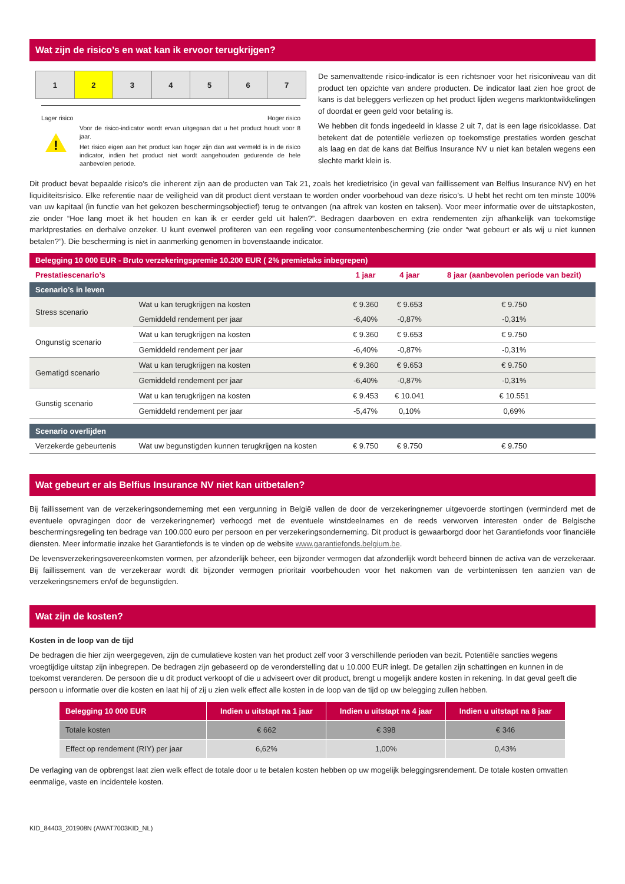Wat zijn de risico’s en wat kan ik ervoor terugkrijgen?
| 1 | 2 | 3 | 4 | 5 | 6 | 7 |
Lager risico Hoger risico
!
Voor de risico-indicator wordt ervan uitgegaan dat u het product houdt voor 8 jaar.
Het risico eigen aan het product kan hoger zijn dan wat vermeld is in de risico indicator, indien het product niet wordt aangehouden gedurende de hele aanbevolen periode.
De samenvattende risico-indicator is een richtsnoer voor het risiconiveau van dit product ten opzichte van andere producten. De indicator laat zien hoe groot de kans is dat beleggers verliezen op het product lijden wegens marktontwikkelingen of doordat er geen geld voor betaling is.
We hebben dit fonds ingedeeld in klasse 2 uit 7, dat is een lage risicoklasse. Dat betekent dat de potentiële verliezen op toekomstige prestaties worden geschat als laag en dat de kans dat Belfius Insurance NV u niet kan betalen wegens een slechte markt klein is.
Dit product bevat bepaalde risico’s die inherent zijn aan de producten van Tak 21, zoals het kredietrisico (in geval van faillissement van Belfius Insurance NV) en het liquiditeitsrisico. Elke referentie naar de veiligheid van dit product dient verstaan te worden onder voorbehoud van deze risico’s. U hebt het recht om ten minste 100% van uw kapitaal (in functie van het gekozen beschermingsobjectief) terug te ontvangen (na aftrek van kosten en taksen). Voor meer informatie over de uitstapkosten, zie onder “Hoe lang moet ik het houden en kan ik er eerder geld uit halen?”. Bedragen daarboven en extra rendementen zijn afhankelijk van toekomstige marktprestaties en derhalve onzeker. U kunt evenwel profiteren van een regeling voor consumentenbescherming (zie onder “wat gebeurt er als wij u niet kunnen betalen?”). Die bescherming is niet in aanmerking genomen in bovenstaande indicator.
Belegging 10 000 EUR - Bruto verzekeringspremie 10.200 EUR ( 2% premietaks inbegrepen)
| Prestatiescenario’s | | 1 jaar | 4 jaar | 8 jaar (aanbevolen periode van bezit) |
| Scenario’s in leven | | | | |
| Stress scenario | Wat u kan terugkrijgen na kosten | € 9.360 | € 9.653 | € 9.750 |
| | Gemiddeld rendement per jaar | -6,40% | -0,87% | -0,31% |
| Ongunstig scenario | Wat u kan terugkrijgen na kosten | € 9.360 | € 9.653 | € 9.750 |
| | Gemiddeld rendement per jaar | -6,40% | -0,87% | -0,31% |
| Gematigd scenario | Wat u kan terugkrijgen na kosten | € 9.360 | € 9.653 | € 9.750 |
| | Gemiddeld rendement per jaar | -6,40% | -0,87% | -0,31% |
| Gunstig scenario | Wat u kan terugkrijgen na kosten | € 9.453 | € 10.041 | € 10.551 |
| | Gemiddeld rendement per jaar | -5,47% | 0,10% | 0,69% |
| Scenario overlijden | | | | |
| Verzekerde gebeurtenis | Wat uw begunstigden kunnen terugkrijgen na kosten | € 9.750 | € 9.750 | € 9.750 |
Wat gebeurt er als Belfius Insurance NV niet kan uitbetalen?
Bij faillissement van de verzekeringsonderneming met een vergunning in België vallen de door de verzekeringnemer uitgevoerde stortingen (verminderd met de eventuele opvragingen door de verzekeringnemer) verhoogd met de eventuele winstdeelnames en de reeds verworven interesten onder de Belgische beschermingsregeling ten bedrage van 100.000 euro per persoon en per verzekeringsonderneming. Dit product is gewaarborgd door het Garantiefonds voor financiële diensten. Meer informatie inzake het Garantiefonds is te vinden op de website www.garantiefonds.belgium.be.
De levensverzekeringsovereenkomsten vormen, per afzonderlijk beheer, een bijzonder vermogen dat afzonderlijk wordt beheerd binnen de activa van de verzekeraar. Bij faillissement van de verzekeraar wordt dit bijzonder vermogen prioritair voorbehouden voor het nakomen van de verbintenissen ten aanzien van de verzekeringsnemers en/of de begunstigden.
Wat zijn de kosten?
Kosten in de loop van de tijd
De bedragen die hier zijn weergegeven, zijn de cumulatieve kosten van het product zelf voor 3 verschillende perioden van bezit. Potentiële sancties wegens vroegtijdige uitstap zijn inbegrepen. De bedragen zijn gebaseerd op de veronderstelling dat u 10.000 EUR inlegt. De getallen zijn schattingen en kunnen in de toekomst veranderen. De persoon die u dit product verkoopt of die u adviseert over dit product, brengt u mogelijk andere kosten in rekening. In dat geval geeft die persoon u informatie over die kosten en laat hij of zij u zien welk effect alle kosten in de loop van de tijd op uw belegging zullen hebben.
| Belegging 10 000 EUR | Indien u uitstapt na 1 jaar | Indien u uitstapt na 4 jaar | Indien u uitstapt na 8 jaar |
| --- | --- | --- | --- |
| Totale kosten | € 662 | € 398 | € 346 |
| Effect op rendement (RIY) per jaar | 6,62% | 1,00% | 0,43% |
De verlaging van de opbrengst laat zien welk effect de totale door u te betalen kosten hebben op uw mogelijk beleggingsrendement. De totale kosten omvatten eenmalige, vaste en incidentele kosten.
KID_84403_201908N (AWAT7003KID_NL)